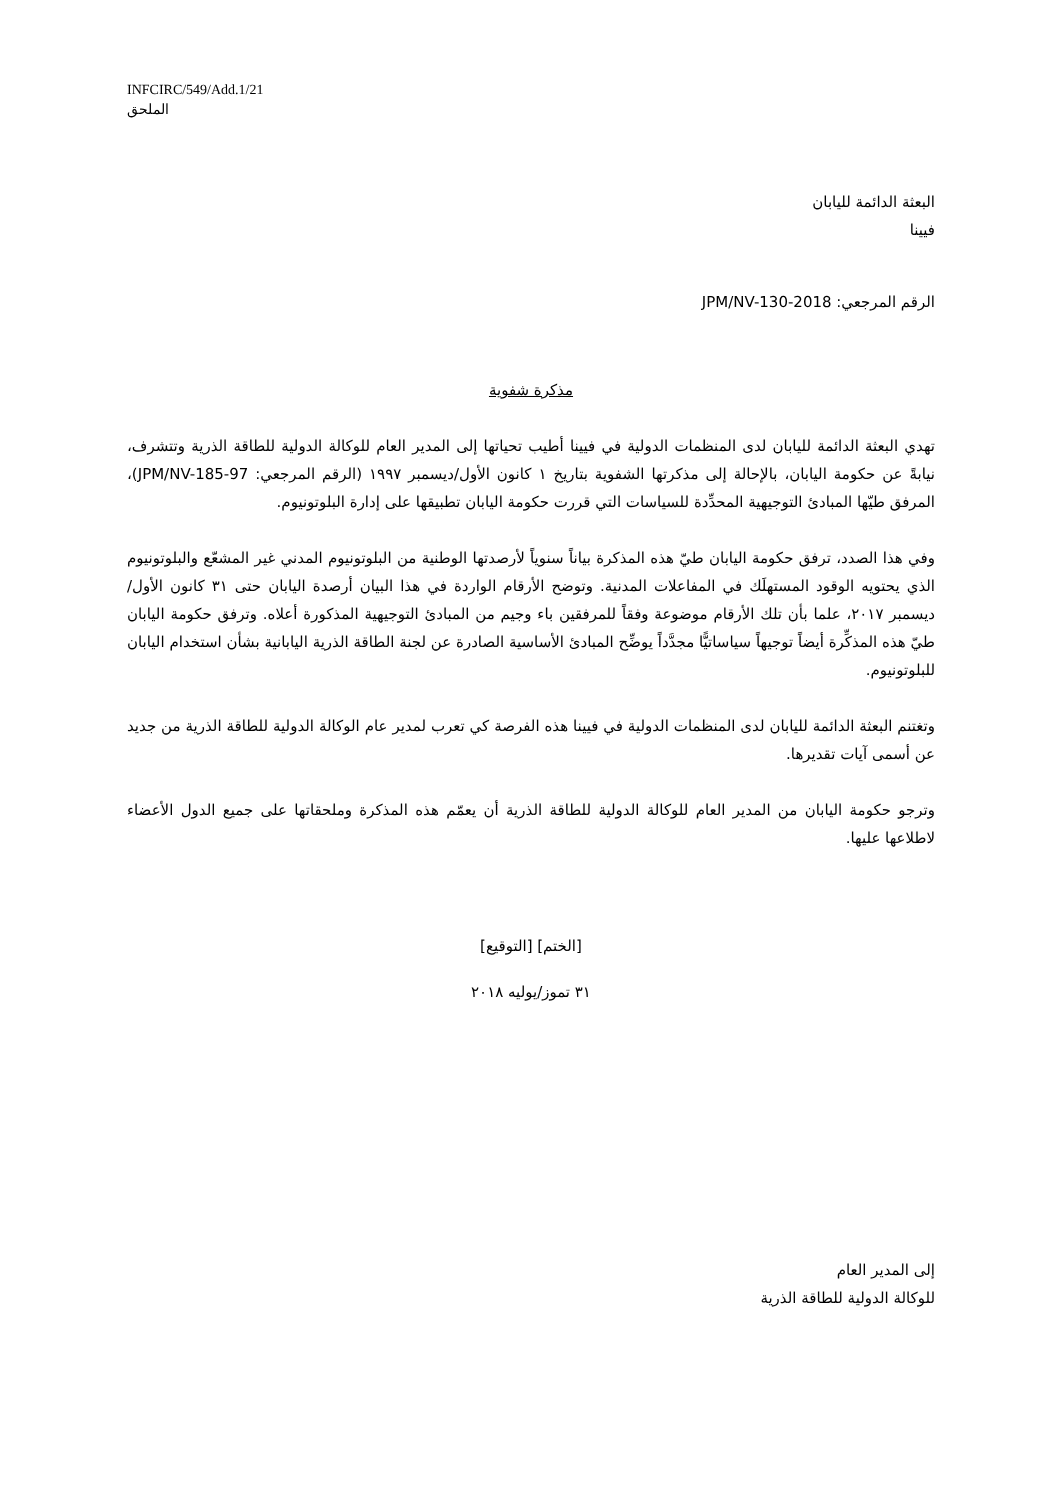INFCIRC/549/Add.1/21
الملحق
البعثة الدائمة لليابان
فيينا
الرقم المرجعي: JPM/NV-130-2018
مذكرة شفوية
تهدي البعثة الدائمة لليابان لدى المنظمات الدولية في فيينا أطيب تحياتها إلى المدير العام للوكالة الدولية للطاقة الذرية وتتشرف، نيابةً عن حكومة اليابان، بالإحالة إلى مذكرتها الشفوية بتاريخ ١ كانون الأول/ديسمبر ١٩٩٧ (الرقم المرجعي: JPM/NV-185-97)، المرفق طيّها المبادئ التوجيهية المحدِّدة للسياسات التي قررت حكومة اليابان تطبيقها على إدارة البلوتونيوم.
وفي هذا الصدد، ترفق حكومة اليابان طيّ هذه المذكرة بياناً سنوياً لأرصدتها الوطنية من البلوتونيوم المدني غير المشعّع والبلوتونيوم الذي يحتويه الوقود المستهلَك في المفاعلات المدنية. وتوضح الأرقام الواردة في هذا البيان أرصدة اليابان حتى ٣١ كانون الأول/ديسمبر ٢٠١٧، علما بأن تلك الأرقام موضوعة وفقاً للمرفقين باء وجيم من المبادئ التوجيهية المذكورة أعلاه. وترفق حكومة اليابان طيّ هذه المذكِّرة أيضاً توجيهاً سياساتيًّا مجدَّداً يوضِّح المبادئ الأساسية الصادرة عن لجنة الطاقة الذرية اليابانية بشأن استخدام اليابان للبلوتونيوم.
وتغتنم البعثة الدائمة لليابان لدى المنظمات الدولية في فيينا هذه الفرصة كي تعرب لمدير عام الوكالة الدولية للطاقة الذرية من جديد عن أسمى آيات تقديرها.
وترجو حكومة اليابان من المدير العام للوكالة الدولية للطاقة الذرية أن يعمّم هذه المذكرة وملحقاتها على جميع الدول الأعضاء لاطلاعها عليها.
[الختم] [التوقيع]
٣١ تموز/يوليه ٢٠١٨
إلى المدير العام
للوكالة الدولية للطاقة الذرية